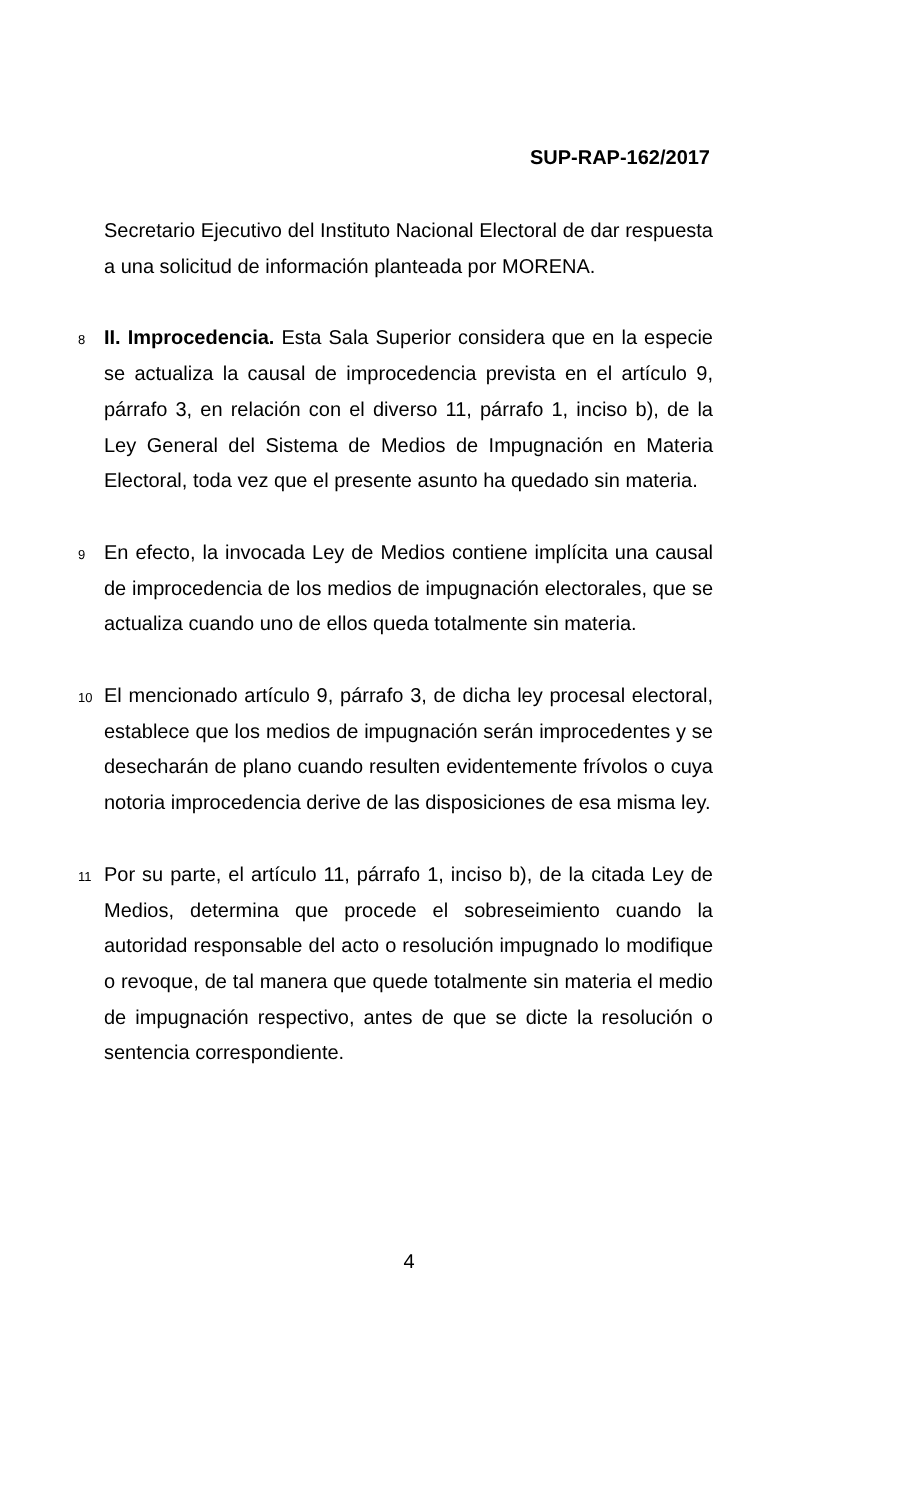SUP-RAP-162/2017
Secretario Ejecutivo del Instituto Nacional Electoral de dar respuesta a una solicitud de información planteada por MORENA.
8
II. Improcedencia. Esta Sala Superior considera que en la especie se actualiza la causal de improcedencia prevista en el artículo 9, párrafo 3, en relación con el diverso 11, párrafo 1, inciso b), de la Ley General del Sistema de Medios de Impugnación en Materia Electoral, toda vez que el presente asunto ha quedado sin materia.
9
En efecto, la invocada Ley de Medios contiene implícita una causal de improcedencia de los medios de impugnación electorales, que se actualiza cuando uno de ellos queda totalmente sin materia.
10
El mencionado artículo 9, párrafo 3, de dicha ley procesal electoral, establece que los medios de impugnación serán improcedentes y se desecharán de plano cuando resulten evidentemente frívolos o cuya notoria improcedencia derive de las disposiciones de esa misma ley.
11
Por su parte, el artículo 11, párrafo 1, inciso b), de la citada Ley de Medios, determina que procede el sobreseimiento cuando la autoridad responsable del acto o resolución impugnado lo modifique o revoque, de tal manera que quede totalmente sin materia el medio de impugnación respectivo, antes de que se dicte la resolución o sentencia correspondiente.
4